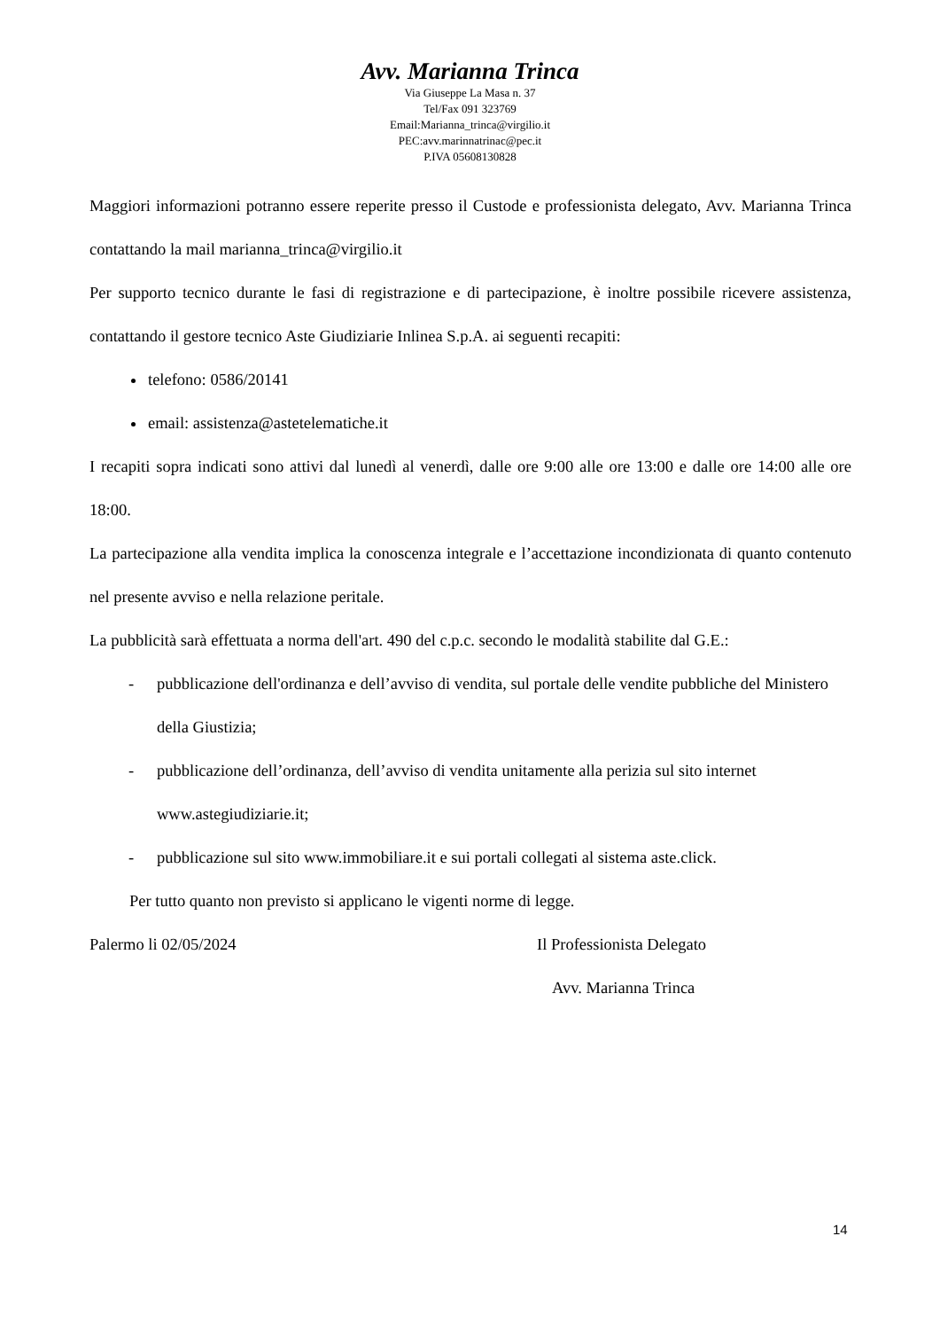Avv. Marianna Trinca
Via Giuseppe La Masa n. 37
Tel/Fax 091 323769
Email:Marianna_trinca@virgilio.it
PEC:avv.marinnatrinac@pec.it
P.IVA 05608130828
Maggiori informazioni potranno essere reperite presso il Custode e professionista delegato, Avv. Marianna Trinca contattando la mail marianna_trinca@virgilio.it
Per supporto tecnico durante le fasi di registrazione e di partecipazione, è inoltre possibile ricevere assistenza, contattando il gestore tecnico Aste Giudiziarie Inlinea S.p.A. ai seguenti recapiti:
telefono: 0586/20141
email: assistenza@astetelematiche.it
I recapiti sopra indicati sono attivi dal lunedì al venerdì, dalle ore 9:00 alle ore 13:00 e dalle ore 14:00 alle ore 18:00.
La partecipazione alla vendita implica la conoscenza integrale e l’accettazione incondizionata di quanto contenuto nel presente avviso e nella relazione peritale.
La pubblicità sarà effettuata a norma dell'art. 490 del c.p.c. secondo le modalità stabilite dal G.E.:
- pubblicazione dell'ordinanza e dell’avviso di vendita, sul portale delle vendite pubbliche del Ministero della Giustizia;
- pubblicazione dell’ordinanza, dell’avviso di vendita unitamente alla perizia sul sito internet www.astegiudiziarie.it;
- pubblicazione sul sito www.immobiliare.it e sui portali collegati al sistema aste.click.
Per tutto quanto non previsto si applicano le vigenti norme di legge.
Palermo li 02/05/2024 Il Professionista Delegato
Avv. Marianna Trinca
14